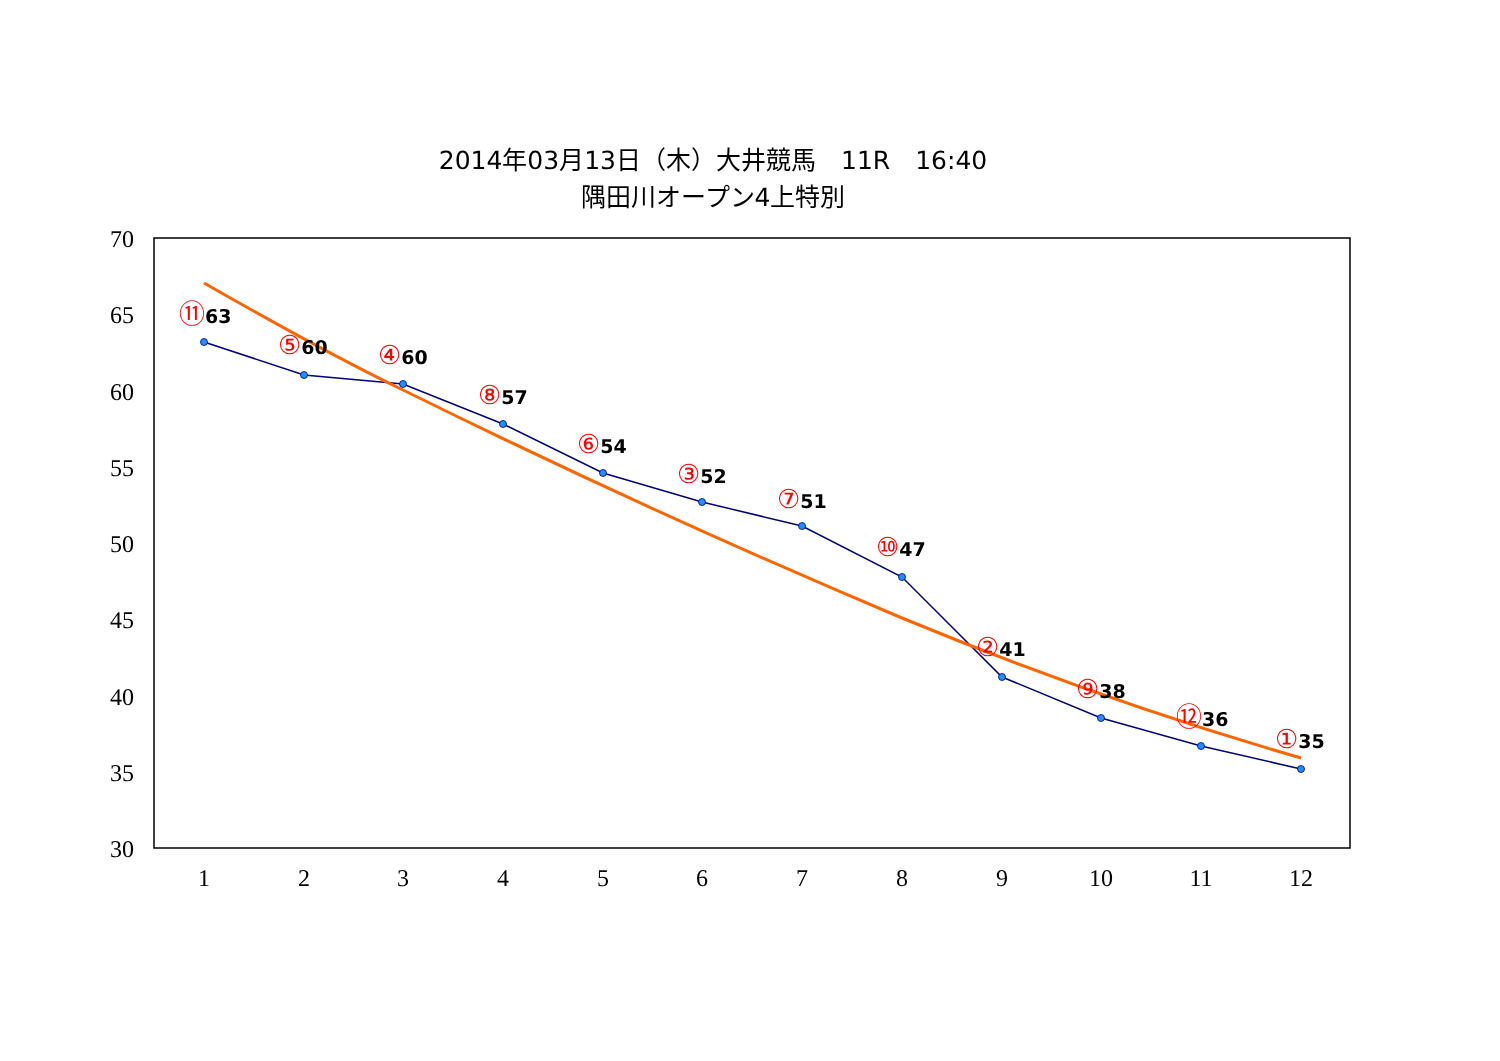2014年03月13日（木）大井競馬　11R　16:40
隅田川オープン4上特別
70
65
60
55
50
45
40
35
30
1
2
3
4
5
6
7
8
9
10
11
12
⑪63
⑤60
④60
⑧57
⑥54
③52
⑦51
⑩47
②41
⑨38
⑫36
①35